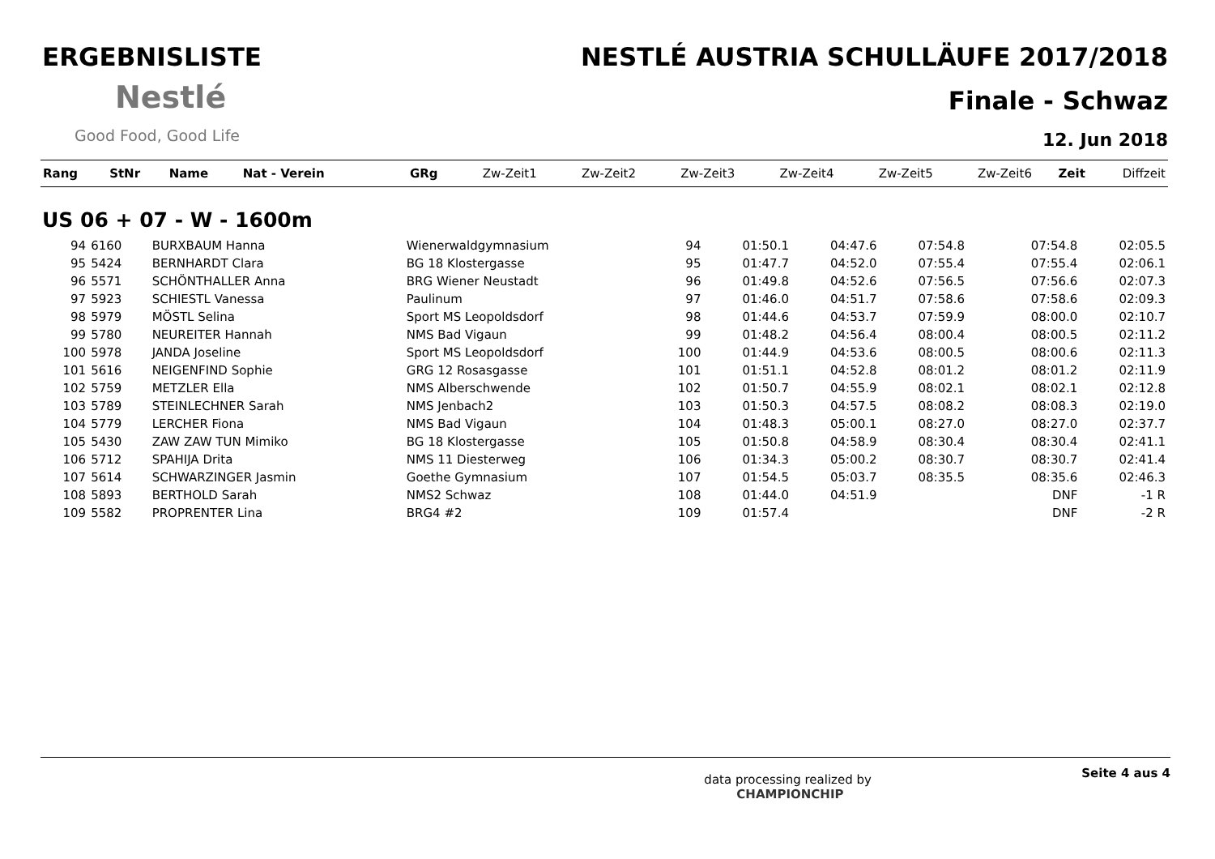ERGEBNISLISTE
Nestlé
Good Food, Good Life
NESTLÉ AUSTRIA SCHULLÄUFE 2017/2018
Finale - Schwaz
12. Jun 2018
| Rang | StNr | Name | Nat - Verein | GRg | Zw-Zeit1 | Zw-Zeit2 | Zw-Zeit3 | Zw-Zeit4 | Zw-Zeit5 | Zw-Zeit6 | Zeit | Diffzeit |
| --- | --- | --- | --- | --- | --- | --- | --- | --- | --- | --- | --- | --- |
US 06 + 07 - W - 1600m
| 94 | 6160 | BURXBAUM Hanna | Wienerwaldgymnasium | 94 | 01:50.1 | 04:47.6 | 07:54.8 | | | | 07:54.8 | 02:05.5 |
| 95 | 5424 | BERNHARDT Clara | BG 18 Klostergasse | 95 | 01:47.7 | 04:52.0 | 07:55.4 | | | | 07:55.4 | 02:06.1 |
| 96 | 5571 | SCHÖNTHALLER Anna | BRG Wiener Neustadt | 96 | 01:49.8 | 04:52.6 | 07:56.5 | | | | 07:56.6 | 02:07.3 |
| 97 | 5923 | SCHIESTL Vanessa | Paulinum | 97 | 01:46.0 | 04:51.7 | 07:58.6 | | | | 07:58.6 | 02:09.3 |
| 98 | 5979 | MÖSTL Selina | Sport MS Leopoldsdorf | 98 | 01:44.6 | 04:53.7 | 07:59.9 | | | | 08:00.0 | 02:10.7 |
| 99 | 5780 | NEUREITER Hannah | NMS Bad Vigaun | 99 | 01:48.2 | 04:56.4 | 08:00.4 | | | | 08:00.5 | 02:11.2 |
| 100 | 5978 | JANDA Joseline | Sport MS Leopoldsdorf | 100 | 01:44.9 | 04:53.6 | 08:00.5 | | | | 08:00.6 | 02:11.3 |
| 101 | 5616 | NEIGENFIND Sophie | GRG 12 Rosasgasse | 101 | 01:51.1 | 04:52.8 | 08:01.2 | | | | 08:01.2 | 02:11.9 |
| 102 | 5759 | METZLER Ella | NMS Alberschwende | 102 | 01:50.7 | 04:55.9 | 08:02.1 | | | | 08:02.1 | 02:12.8 |
| 103 | 5789 | STEINLECHNER Sarah | NMS Jenbach2 | 103 | 01:50.3 | 04:57.5 | 08:08.2 | | | | 08:08.3 | 02:19.0 |
| 104 | 5779 | LERCHER Fiona | NMS Bad Vigaun | 104 | 01:48.3 | 05:00.1 | 08:27.0 | | | | 08:27.0 | 02:37.7 |
| 105 | 5430 | ZAW ZAW TUN Mimiko | BG 18 Klostergasse | 105 | 01:50.8 | 04:58.9 | 08:30.4 | | | | 08:30.4 | 02:41.1 |
| 106 | 5712 | SPAHIJA Drita | NMS 11 Diesterweg | 106 | 01:34.3 | 05:00.2 | 08:30.7 | | | | 08:30.7 | 02:41.4 |
| 107 | 5614 | SCHWARZINGER Jasmin | Goethe Gymnasium | 107 | 01:54.5 | 05:03.7 | 08:35.5 | | | | 08:35.6 | 02:46.3 |
| 108 | 5893 | BERTHOLD Sarah | NMS2 Schwaz | 108 | 01:44.0 | 04:51.9 | | | | | DNF | -1 R |
| 109 | 5582 | PROPRENTER Lina | BRG4 #2 | 109 | 01:57.4 | | | | | | DNF | -2 R |
data processing realized by
CHAMPIONCHIP Seite 4 aus 4